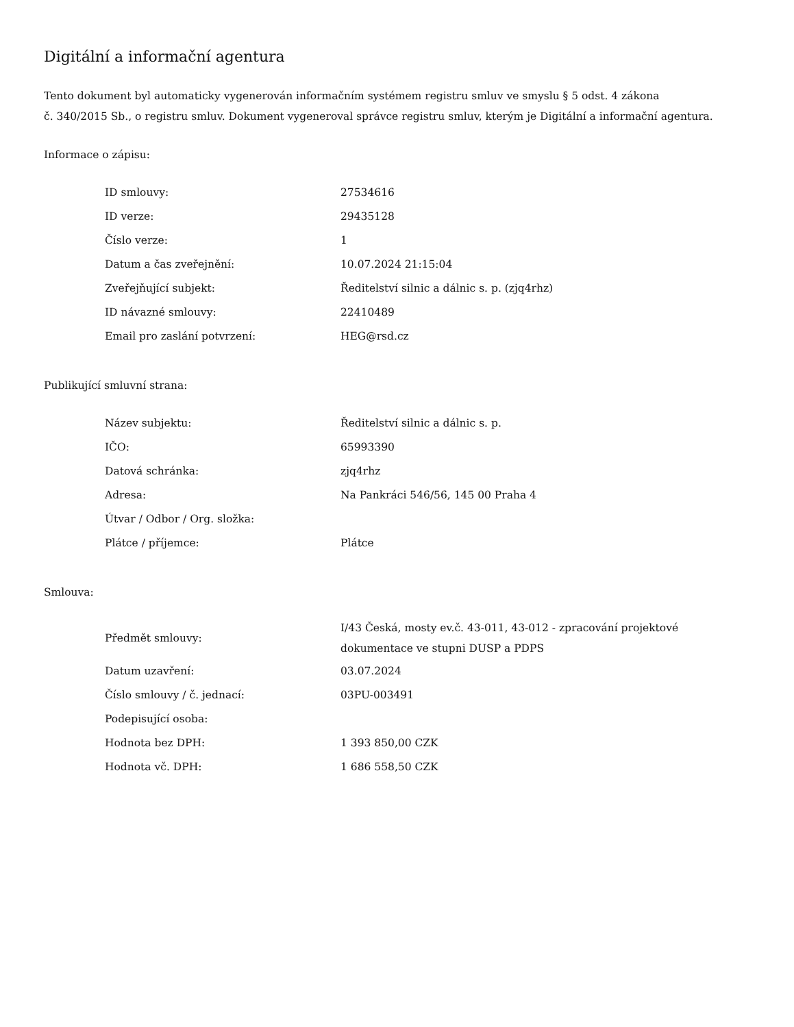Digitální a informační agentura
Tento dokument byl automaticky vygenerován informačním systémem registru smluv ve smyslu § 5 odst. 4 zákona
č. 340/2015 Sb., o registru smluv. Dokument vygeneroval správce registru smluv, kterým je Digitální a informační agentura.
Informace o zápisu:
| ID smlouvy: | 27534616 |
| ID verze: | 29435128 |
| Číslo verze: | 1 |
| Datum a čas zveřejnění: | 10.07.2024 21:15:04 |
| Zveřejňující subjekt: | Ředitelství silnic a dálnic s. p. (zjq4rhz) |
| ID návazné smlouvy: | 22410489 |
| Email pro zaslání potvrzení: | HEG@rsd.cz |
Publikující smluvní strana:
| Název subjektu: | Ředitelství silnic a dálnic s. p. |
| IČO: | 65993390 |
| Datová schránka: | zjq4rhz |
| Adresa: | Na Pankráci 546/56, 145 00 Praha 4 |
| Útvar / Odbor / Org. složka: | |
| Plátce / příjemce: | Plátce |
Smlouva:
| Předmět smlouvy: | I/43 Česká, mosty ev.č. 43-011, 43-012 - zpracování projektové dokumentace ve stupni DUSP a PDPS |
| Datum uzavření: | 03.07.2024 |
| Číslo smlouvy / č. jednací: | 03PU-003491 |
| Podepisující osoba: | |
| Hodnota bez DPH: | 1 393 850,00 CZK |
| Hodnota vč. DPH: | 1 686 558,50 CZK |